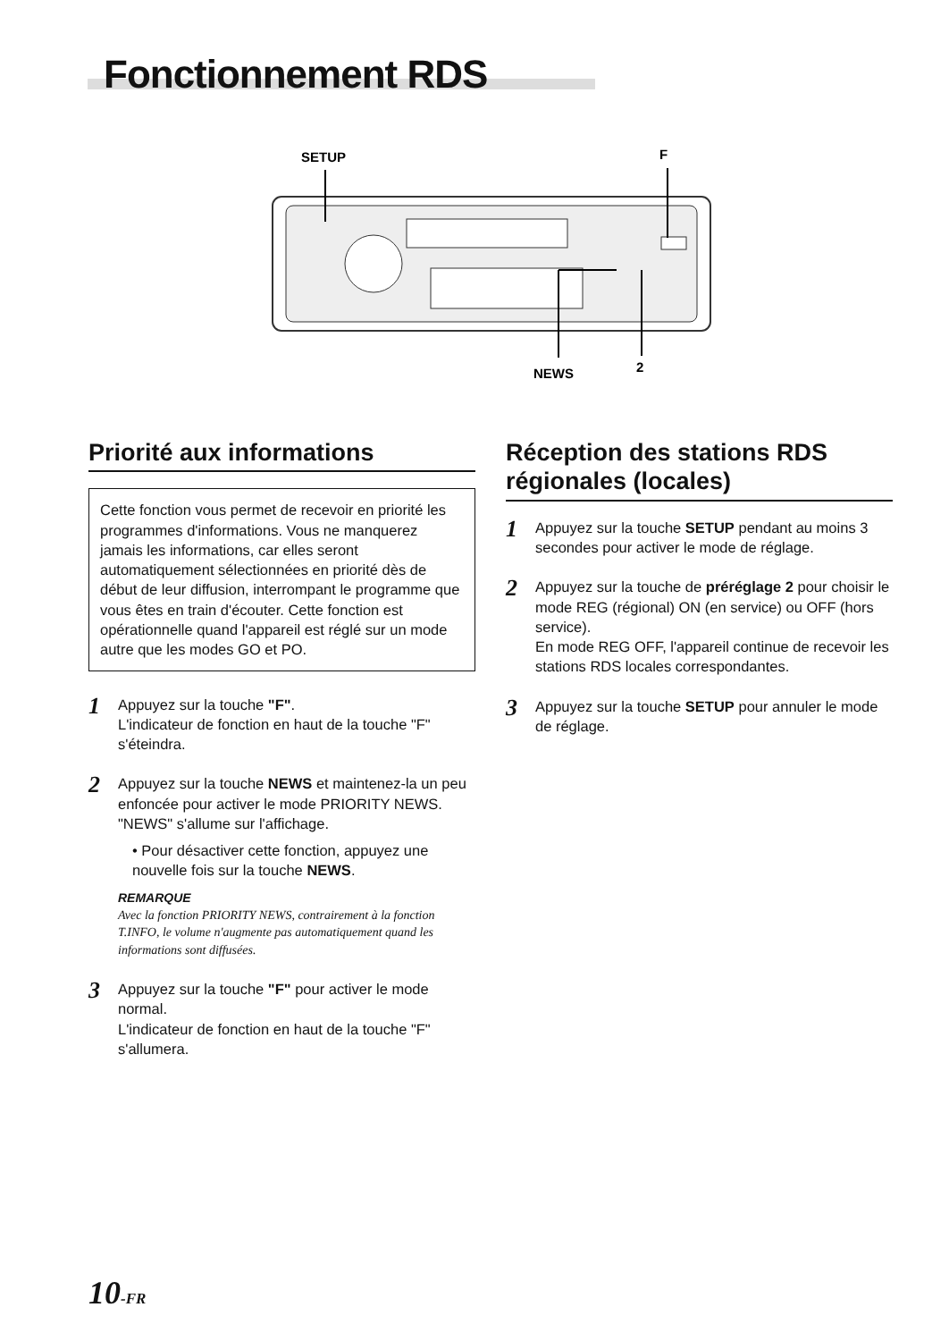Fonctionnement RDS
SETUP
F
NEWS
2
Priorité aux informations
Cette fonction vous permet de recevoir en priorité les programmes d'informations. Vous ne manquerez jamais les informations, car elles seront automatiquement sélectionnées en priorité dès de début de leur diffusion, interrompant le programme que vous êtes en train d'écouter. Cette fonction est opérationnelle quand l'appareil est réglé sur un mode autre que les modes GO et PO.
1
Appuyez sur la touche "F".
L'indicateur de fonction en haut de la touche "F" s'éteindra.
2
Appuyez sur la touche NEWS et maintenez-la un peu enfoncée pour activer le mode PRIORITY NEWS.
"NEWS" s'allume sur l'affichage.
• Pour désactiver cette fonction, appuyez une nouvelle fois sur la touche NEWS.
REMARQUE
Avec la fonction PRIORITY NEWS, contrairement à la fonction T.INFO, le volume n'augmente pas automatiquement quand les informations sont diffusées.
3
Appuyez sur la touche "F" pour activer le mode normal.
L'indicateur de fonction en haut de la touche "F" s'allumera.
Réception des stations RDS régionales (locales)
1
Appuyez sur la touche SETUP pendant au moins 3 secondes pour activer le mode de réglage.
2
Appuyez sur la touche de préréglage 2 pour choisir le mode REG (régional) ON (en service) ou OFF (hors service).
En mode REG OFF, l'appareil continue de recevoir les stations RDS locales correspondantes.
3
Appuyez sur la touche SETUP pour annuler le mode de réglage.
10-FR